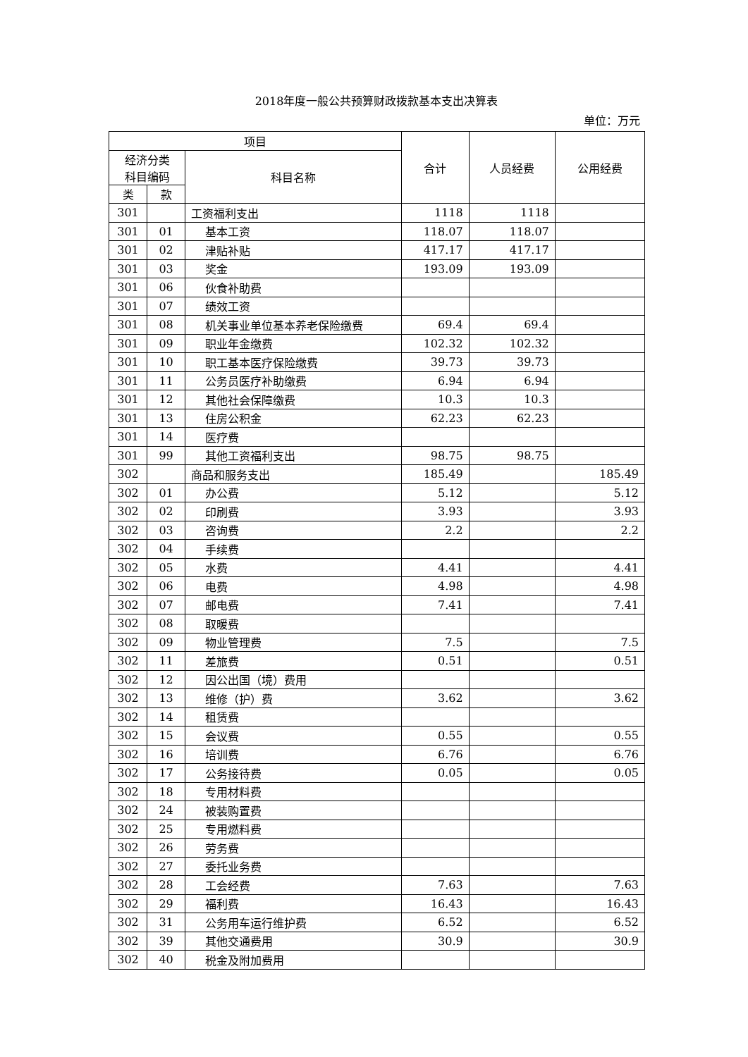2018年度一般公共预算财政拨款基本支出决算表
单位：万元
| 项目 | | | 合计 | 人员经费 | 公用经费 |
| --- | --- | --- | --- | --- | --- |
| 经济分类 科目编码 | | 科目名称 | | | |
| 类 | 款 | | | | |
| 301 | | 工资福利支出 | 1118 | 1118 | |
| 301 | 01 | 基本工资 | 118.07 | 118.07 | |
| 301 | 02 | 津贴补贴 | 417.17 | 417.17 | |
| 301 | 03 | 奖金 | 193.09 | 193.09 | |
| 301 | 06 | 伙食补助费 | | | |
| 301 | 07 | 绩效工资 | | | |
| 301 | 08 | 机关事业单位基本养老保险缴费 | 69.4 | 69.4 | |
| 301 | 09 | 职业年金缴费 | 102.32 | 102.32 | |
| 301 | 10 | 职工基本医疗保险缴费 | 39.73 | 39.73 | |
| 301 | 11 | 公务员医疗补助缴费 | 6.94 | 6.94 | |
| 301 | 12 | 其他社会保障缴费 | 10.3 | 10.3 | |
| 301 | 13 | 住房公积金 | 62.23 | 62.23 | |
| 301 | 14 | 医疗费 | | | |
| 301 | 99 | 其他工资福利支出 | 98.75 | 98.75 | |
| 302 | | 商品和服务支出 | 185.49 | | 185.49 |
| 302 | 01 | 办公费 | 5.12 | | 5.12 |
| 302 | 02 | 印刷费 | 3.93 | | 3.93 |
| 302 | 03 | 咨询费 | 2.2 | | 2.2 |
| 302 | 04 | 手续费 | | | |
| 302 | 05 | 水费 | 4.41 | | 4.41 |
| 302 | 06 | 电费 | 4.98 | | 4.98 |
| 302 | 07 | 邮电费 | 7.41 | | 7.41 |
| 302 | 08 | 取暖费 | | | |
| 302 | 09 | 物业管理费 | 7.5 | | 7.5 |
| 302 | 11 | 差旅费 | 0.51 | | 0.51 |
| 302 | 12 | 因公出国（境）费用 | | | |
| 302 | 13 | 维修（护）费 | 3.62 | | 3.62 |
| 302 | 14 | 租赁费 | | | |
| 302 | 15 | 会议费 | 0.55 | | 0.55 |
| 302 | 16 | 培训费 | 6.76 | | 6.76 |
| 302 | 17 | 公务接待费 | 0.05 | | 0.05 |
| 302 | 18 | 专用材料费 | | | |
| 302 | 24 | 被装购置费 | | | |
| 302 | 25 | 专用燃料费 | | | |
| 302 | 26 | 劳务费 | | | |
| 302 | 27 | 委托业务费 | | | |
| 302 | 28 | 工会经费 | 7.63 | | 7.63 |
| 302 | 29 | 福利费 | 16.43 | | 16.43 |
| 302 | 31 | 公务用车运行维护费 | 6.52 | | 6.52 |
| 302 | 39 | 其他交通费用 | 30.9 | | 30.9 |
| 302 | 40 | 税金及附加费用 | | | |